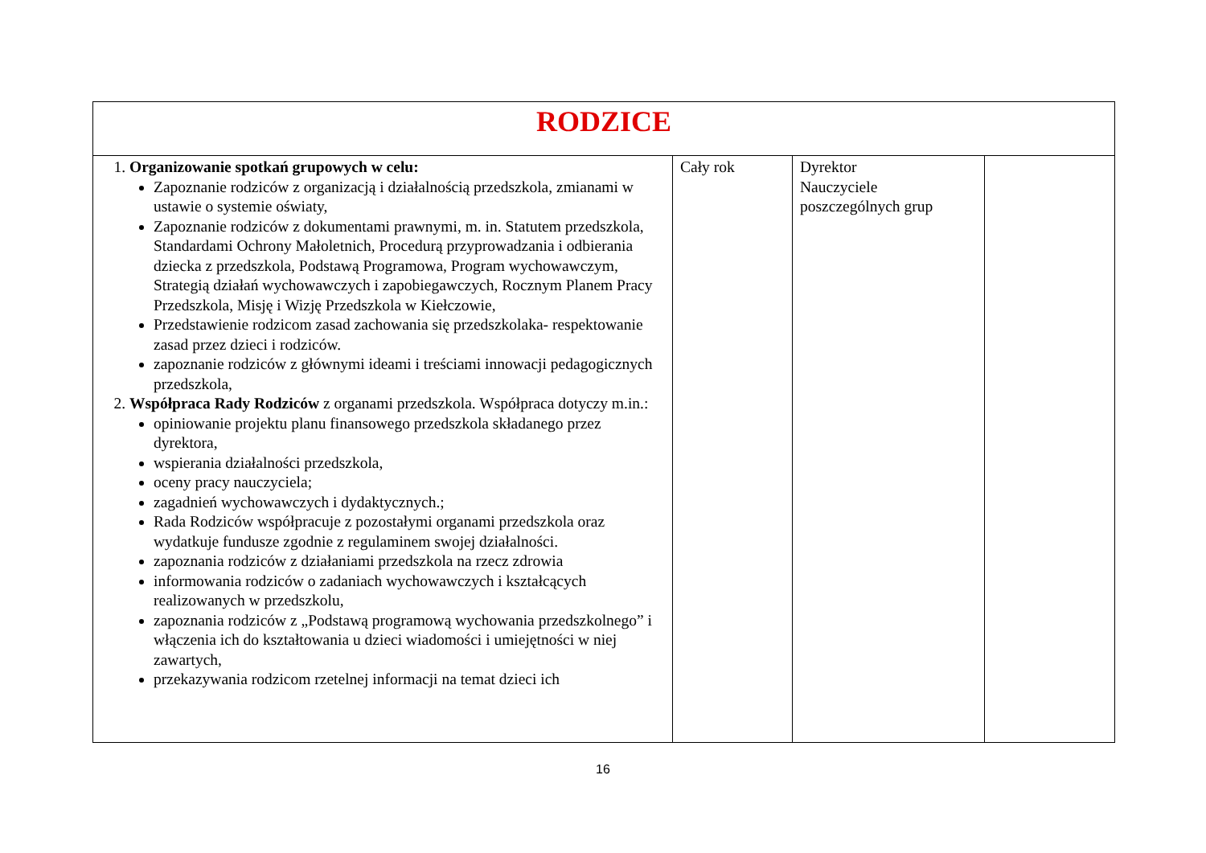| RODZICE | | | |
| 1. Organizowanie spotkań grupowych w celu: Zapoznanie rodziców z organizacją i działalnością przedszkola, zmianami w ustawie o systemie oświaty, Zapoznanie rodziców z dokumentami prawnymi, m. in. Statutem przedszkola, Standardami Ochrony Małoletnich, Procedurą przyprowadzania i odbierania dziecka z przedszkola, Podstawą Programowa, Program wychowawczym, Strategią działań wychowawczych i zapobiegawczych, Rocznym Planem Pracy Przedszkola, Misję i Wizję Przedszkola w Kiełczowie, Przedstawienie rodzicom zasad zachowania się przedszkolaka- respektowanie zasad przez dzieci i rodziców. zapoznanie rodziców z głównymi ideami i treściami innowacji pedagogicznych przedszkola, 2. Współpraca Rady Rodziców z organami przedszkola. Współpraca dotyczy m.in.: opiniowanie projektu planu finansowego przedszkola składanego przez dyrektora, wspierania działalności przedszkola, oceny pracy nauczyciela; zagadnień wychowawczych i dydaktycznych.; Rada Rodziców współpracuje z pozostałymi organami przedszkola oraz wydatkuje fundusze zgodnie z regulaminem swojej działalności. zapoznania rodziców z działaniami przedszkola na rzecz zdrowia informowania rodziców o zadaniach wychowawczych i kształcących realizowanych w przedszkolu, zapoznania rodziców z „Podstawą programową wychowania przedszkolnego” i włączenia ich do kształtowania u dzieci wiadomości i umiejętności w niej zawartych, przekazywania rodzicom rzetelnej informacji na temat dzieci ich | Cały rok | Dyrektor Nauczyciele poszczególnych grup | |
16